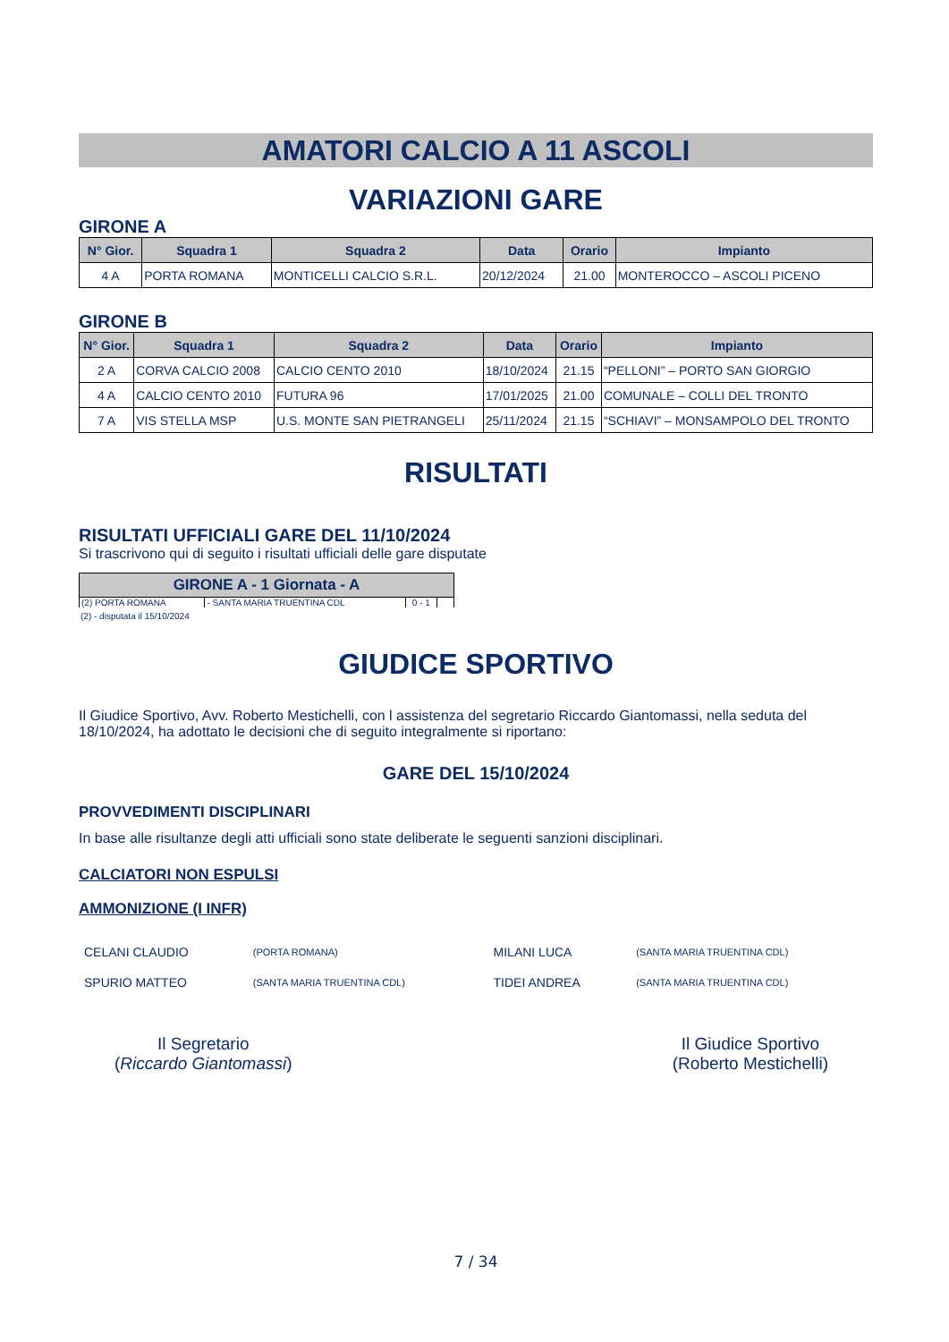AMATORI CALCIO A 11 ASCOLI
VARIAZIONI GARE
GIRONE A
| N° Gior. | Squadra 1 | Squadra 2 | Data | Orario | Impianto |
| --- | --- | --- | --- | --- | --- |
| 4 A | PORTA ROMANA | MONTICELLI CALCIO S.R.L. | 20/12/2024 | 21.00 | MONTEROCCO – ASCOLI PICENO |
GIRONE B
| N° Gior. | Squadra 1 | Squadra 2 | Data | Orario | Impianto |
| --- | --- | --- | --- | --- | --- |
| 2 A | CORVA CALCIO 2008 | CALCIO CENTO 2010 | 18/10/2024 | 21.15 | “PELLONI” – PORTO SAN GIORGIO |
| 4 A | CALCIO CENTO 2010 | FUTURA 96 | 17/01/2025 | 21.00 | COMUNALE – COLLI DEL TRONTO |
| 7 A | VIS STELLA MSP | U.S. MONTE SAN PIETRANGELI | 25/11/2024 | 21.15 | “SCHIAVI” – MONSAMPOLO DEL TRONTO |
RISULTATI
RISULTATI UFFICIALI GARE DEL 11/10/2024
Si trascrivono qui di seguito i risultati ufficiali delle gare disputate
| GIRONE A - 1 Giornata - A | | | |
| --- | --- | --- | --- |
| (2) PORTA ROMANA | - SANTA MARIA TRUENTINA CDL | 0 - 1 | |
(2) - disputata il 15/10/2024
GIUDICE SPORTIVO
Il Giudice Sportivo, Avv. Roberto Mestichelli, con l assistenza del segretario Riccardo Giantomassi, nella seduta del 18/10/2024, ha adottato le decisioni che di seguito integralmente si riportano:
GARE DEL 15/10/2024
PROVVEDIMENTI DISCIPLINARI
In base alle risultanze degli atti ufficiali sono state deliberate le seguenti sanzioni disciplinari.
CALCIATORI NON ESPULSI
AMMONIZIONE (I INFR)
| CELANI CLAUDIO | (PORTA ROMANA) | MILANI LUCA | (SANTA MARIA TRUENTINA CDL) |
| SPURIO MATTEO | (SANTA MARIA TRUENTINA CDL) | TIDEI ANDREA | (SANTA MARIA TRUENTINA CDL) |
Il Segretario
(Riccardo Giantomassi)
Il Giudice Sportivo
(Roberto Mestichelli)
7 / 34